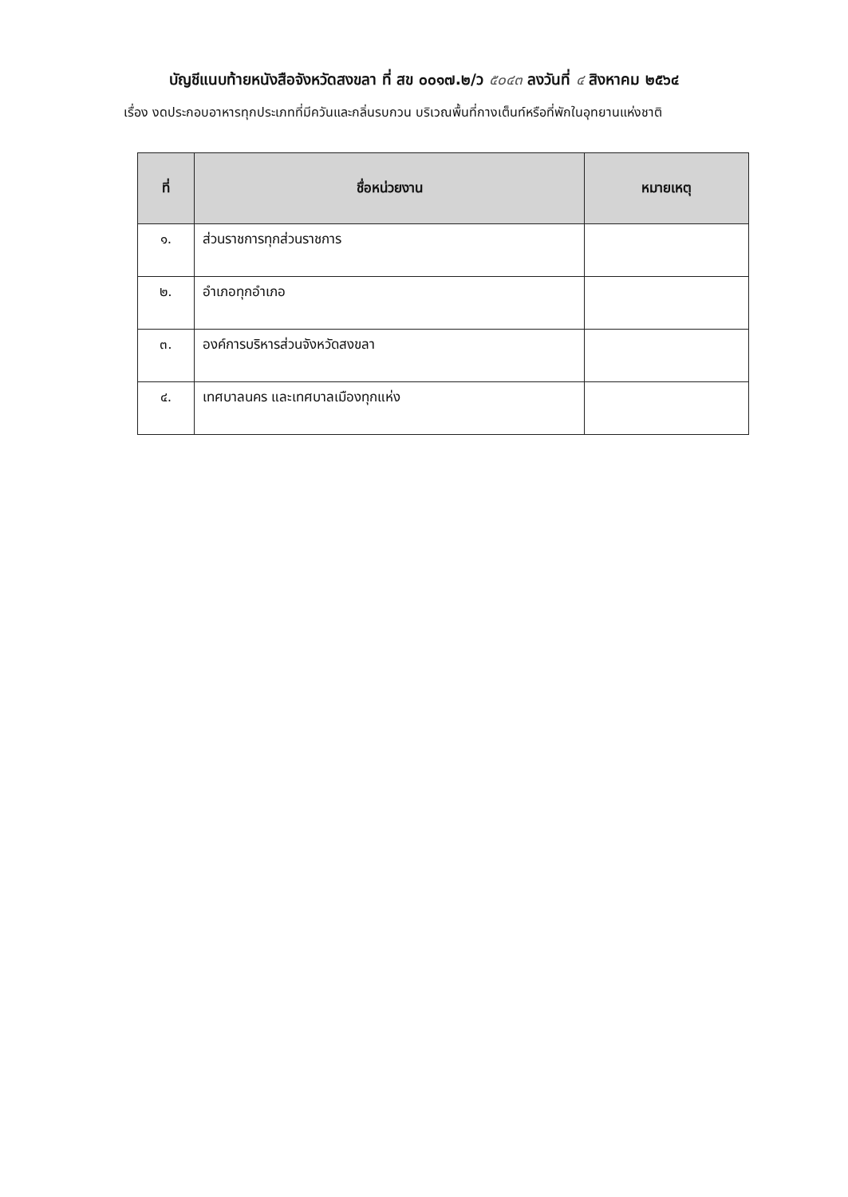บัญชีแนบท้ายหนังสือจังหวัดสงขลา ที่ สข ๐๐๑๗.๒/ว ๕๐๔๓ ลงวันที่ ๔ สิงหาคม ๒๕๖๔
เรื่อง งดประกอบอาหารทุกประเภทที่มีควันและกลิ่นรบกวน บริเวณพื้นที่กางเต็นท์หรือที่พักในอุทยานแห่งชาติ
| ที่ | ชื่อหน่วยงาน | หมายเหตุ |
| --- | --- | --- |
| ๑. | ส่วนราชการทุกส่วนราชการ | |
| ๒. | อำเภอทุกอำเภอ | |
| ๓. | องค์การบริหารส่วนจังหวัดสงขลา | |
| ๔. | เทศบาลนคร และเทศบาลเมืองทุกแห่ง | |